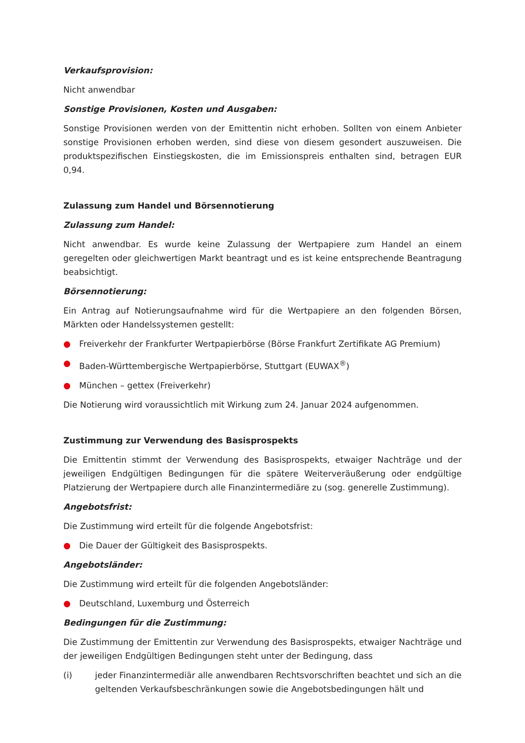Verkaufsprovision:
Nicht anwendbar
Sonstige Provisionen, Kosten und Ausgaben:
Sonstige Provisionen werden von der Emittentin nicht erhoben. Sollten von einem Anbieter sonstige Provisionen erhoben werden, sind diese von diesem gesondert auszuweisen. Die produktspezifischen Einstiegskosten, die im Emissionspreis enthalten sind, betragen EUR 0,94.
Zulassung zum Handel und Börsennotierung
Zulassung zum Handel:
Nicht anwendbar. Es wurde keine Zulassung der Wertpapiere zum Handel an einem geregelten oder gleichwertigen Markt beantragt und es ist keine entsprechende Beantragung beabsichtigt.
Börsennotierung:
Ein Antrag auf Notierungsaufnahme wird für die Wertpapiere an den folgenden Börsen, Märkten oder Handelssystemen gestellt:
● Freiverkehr der Frankfurter Wertpapierbörse (Börse Frankfurt Zertifikate AG Premium)
● Baden-Württembergische Wertpapierbörse, Stuttgart (EUWAX<sup>®</sup>)
● München – gettex (Freiverkehr)
Die Notierung wird voraussichtlich mit Wirkung zum 24. Januar 2024 aufgenommen.
Zustimmung zur Verwendung des Basisprospekts
Die Emittentin stimmt der Verwendung des Basisprospekts, etwaiger Nachträge und der jeweiligen Endgültigen Bedingungen für die spätere Weiterveräußerung oder endgültige Platzierung der Wertpapiere durch alle Finanzintermediäre zu (sog. generelle Zustimmung).
Angebotsfrist:
Die Zustimmung wird erteilt für die folgende Angebotsfrist:
● Die Dauer der Gültigkeit des Basisprospekts.
Angebotsländer:
Die Zustimmung wird erteilt für die folgenden Angebotsländer:
● Deutschland, Luxemburg und Österreich
Bedingungen für die Zustimmung:
Die Zustimmung der Emittentin zur Verwendung des Basisprospekts, etwaiger Nachträge und der jeweiligen Endgültigen Bedingungen steht unter der Bedingung, dass
(i) jeder Finanzintermediär alle anwendbaren Rechtsvorschriften beachtet und sich an die geltenden Verkaufsbeschränkungen sowie die Angebotsbedingungen hält und